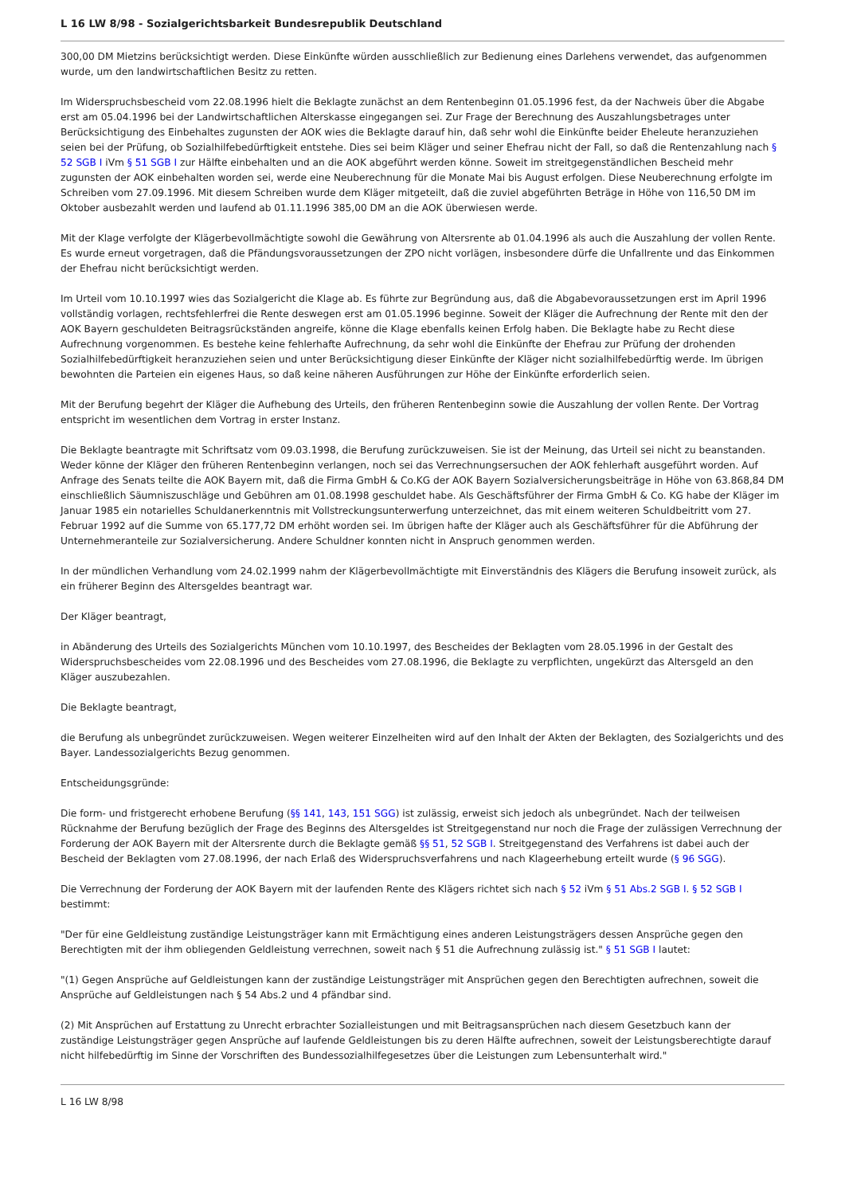L 16 LW 8/98 - Sozialgerichtsbarkeit Bundesrepublik Deutschland
300,00 DM Mietzins berücksichtigt werden. Diese Einkünfte würden ausschließlich zur Bedienung eines Darlehens verwendet, das aufgenommen wurde, um den landwirtschaftlichen Besitz zu retten.
Im Widerspruchsbescheid vom 22.08.1996 hielt die Beklagte zunächst an dem Rentenbeginn 01.05.1996 fest, da der Nachweis über die Abgabe erst am 05.04.1996 bei der Landwirtschaftlichen Alterskasse eingegangen sei. Zur Frage der Berechnung des Auszahlungsbetrages unter Berücksichtigung des Einbehaltes zugunsten der AOK wies die Beklagte darauf hin, daß sehr wohl die Einkünfte beider Eheleute heranzuziehen seien bei der Prüfung, ob Sozialhilfebedürftigkeit entstehe. Dies sei beim Kläger und seiner Ehefrau nicht der Fall, so daß die Rentenzahlung nach § 52 SGB I iVm § 51 SGB I zur Hälfte einbehalten und an die AOK abgeführt werden könne. Soweit im streitgegenständlichen Bescheid mehr zugunsten der AOK einbehalten worden sei, werde eine Neuberechnung für die Monate Mai bis August erfolgen. Diese Neuberechnung erfolgte im Schreiben vom 27.09.1996. Mit diesem Schreiben wurde dem Kläger mitgeteilt, daß die zuviel abgeführten Beträge in Höhe von 116,50 DM im Oktober ausbezahlt werden und laufend ab 01.11.1996 385,00 DM an die AOK überwiesen werde.
Mit der Klage verfolgte der Klägerbevollmächtigte sowohl die Gewährung von Altersrente ab 01.04.1996 als auch die Auszahlung der vollen Rente. Es wurde erneut vorgetragen, daß die Pfändungsvoraussetzungen der ZPO nicht vorlägen, insbesondere dürfe die Unfallrente und das Einkommen der Ehefrau nicht berücksichtigt werden.
Im Urteil vom 10.10.1997 wies das Sozialgericht die Klage ab. Es führte zur Begründung aus, daß die Abgabevoraussetzungen erst im April 1996 vollständig vorlagen, rechtsfehlerfrei die Rente deswegen erst am 01.05.1996 beginne. Soweit der Kläger die Aufrechnung der Rente mit den der AOK Bayern geschuldeten Beitragsrückständen angreife, könne die Klage ebenfalls keinen Erfolg haben. Die Beklagte habe zu Recht diese Aufrechnung vorgenommen. Es bestehe keine fehlerhafte Aufrechnung, da sehr wohl die Einkünfte der Ehefrau zur Prüfung der drohenden Sozialhilfebedürftigkeit heranzuziehen seien und unter Berücksichtigung dieser Einkünfte der Kläger nicht sozialhilfebedürftig werde. Im übrigen bewohnten die Parteien ein eigenes Haus, so daß keine näheren Ausführungen zur Höhe der Einkünfte erforderlich seien.
Mit der Berufung begehrt der Kläger die Aufhebung des Urteils, den früheren Rentenbeginn sowie die Auszahlung der vollen Rente. Der Vortrag entspricht im wesentlichen dem Vortrag in erster Instanz.
Die Beklagte beantragte mit Schriftsatz vom 09.03.1998, die Berufung zurückzuweisen. Sie ist der Meinung, das Urteil sei nicht zu beanstanden. Weder könne der Kläger den früheren Rentenbeginn verlangen, noch sei das Verrechnungsersuchen der AOK fehlerhaft ausgeführt worden. Auf Anfrage des Senats teilte die AOK Bayern mit, daß die Firma GmbH & Co.KG der AOK Bayern Sozialversicherungsbeiträge in Höhe von 63.868,84 DM einschließlich Säumniszuschläge und Gebühren am 01.08.1998 geschuldet habe. Als Geschäftsführer der Firma GmbH & Co. KG habe der Kläger im Januar 1985 ein notarielles Schuldanerkenntnis mit Vollstreckungsunterwerfung unterzeichnet, das mit einem weiteren Schuldbeitritt vom 27. Februar 1992 auf die Summe von 65.177,72 DM erhöht worden sei. Im übrigen hafte der Kläger auch als Geschäftsführer für die Abführung der Unternehmeranteile zur Sozialversicherung. Andere Schuldner konnten nicht in Anspruch genommen werden.
In der mündlichen Verhandlung vom 24.02.1999 nahm der Klägerbevollmächtigte mit Einverständnis des Klägers die Berufung insoweit zurück, als ein früherer Beginn des Altersgeldes beantragt war.
Der Kläger beantragt,
in Abänderung des Urteils des Sozialgerichts München vom 10.10.1997, des Bescheides der Beklagten vom 28.05.1996 in der Gestalt des Widerspruchsbescheides vom 22.08.1996 und des Bescheides vom 27.08.1996, die Beklagte zu verpflichten, ungekürzt das Altersgeld an den Kläger auszubezahlen.
Die Beklagte beantragt,
die Berufung als unbegründet zurückzuweisen. Wegen weiterer Einzelheiten wird auf den Inhalt der Akten der Beklagten, des Sozialgerichts und des Bayer. Landessozialgerichts Bezug genommen.
Entscheidungsgründe:
Die form- und fristgerecht erhobene Berufung (§§ 141, 143, 151 SGG) ist zulässig, erweist sich jedoch als unbegründet. Nach der teilweisen Rücknahme der Berufung bezüglich der Frage des Beginns des Altersgeldes ist Streitgegenstand nur noch die Frage der zulässigen Verrechnung der Forderung der AOK Bayern mit der Altersrente durch die Beklagte gemäß §§ 51, 52 SGB I. Streitgegenstand des Verfahrens ist dabei auch der Bescheid der Beklagten vom 27.08.1996, der nach Erlaß des Widerspruchsverfahrens und nach Klageerhebung erteilt wurde (§ 96 SGG).
Die Verrechnung der Forderung der AOK Bayern mit der laufenden Rente des Klägers richtet sich nach § 52 iVm § 51 Abs.2 SGB I. § 52 SGB I bestimmt:
"Der für eine Geldleistung zuständige Leistungsträger kann mit Ermächtigung eines anderen Leistungsträgers dessen Ansprüche gegen den Berechtigten mit der ihm obliegenden Geldleistung verrechnen, soweit nach § 51 die Aufrechnung zulässig ist." § 51 SGB I lautet:
"(1) Gegen Ansprüche auf Geldleistungen kann der zuständige Leistungsträger mit Ansprüchen gegen den Berechtigten aufrechnen, soweit die Ansprüche auf Geldleistungen nach § 54 Abs.2 und 4 pfändbar sind.
(2) Mit Ansprüchen auf Erstattung zu Unrecht erbrachter Sozialleistungen und mit Beitragsansprüchen nach diesem Gesetzbuch kann der zuständige Leistungsträger gegen Ansprüche auf laufende Geldleistungen bis zu deren Hälfte aufrechnen, soweit der Leistungsberechtigte darauf nicht hilfebedürftig im Sinne der Vorschriften des Bundessozialhilfegesetzes über die Leistungen zum Lebensunterhalt wird."
L 16 LW 8/98